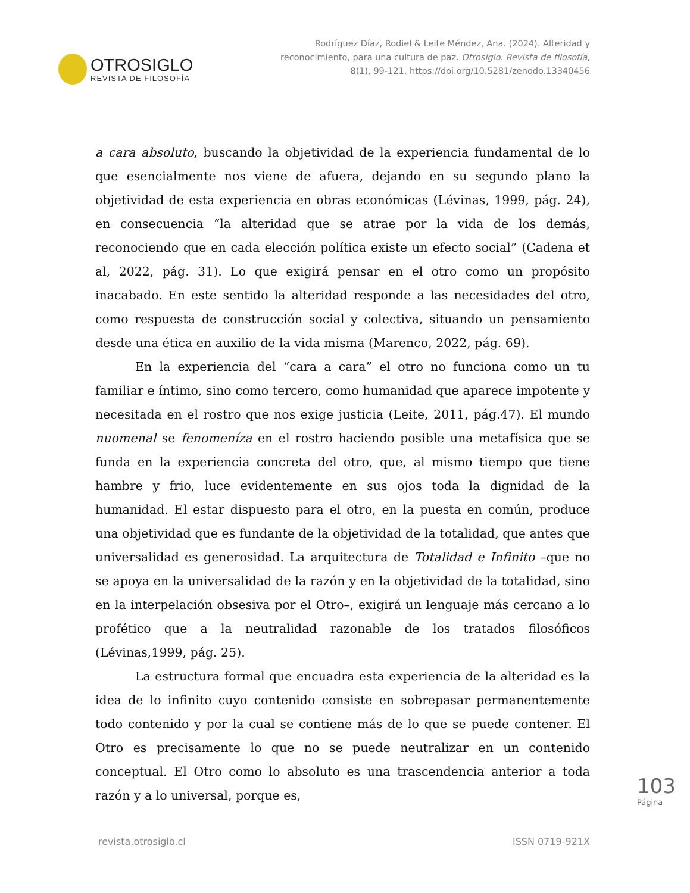OTROSIGLO
REVISTA DE FILOSOFÍA
Rodríguez Díaz, Rodiel & Leite Méndez, Ana. (2024). Alteridad y reconocimiento, para una cultura de paz. Otrosiglo. Revista de filosofía, 8(1), 99-121. https://doi.org/10.5281/zenodo.13340456
a cara absoluto, buscando la objetividad de la experiencia fundamental de lo que esencialmente nos viene de afuera, dejando en su segundo plano la objetividad de esta experiencia en obras económicas (Lévinas, 1999, pág. 24), en consecuencia “la alteridad que se atrae por la vida de los demás, reconociendo que en cada elección política existe un efecto social” (Cadena et al, 2022, pág. 31). Lo que exigirá pensar en el otro como un propósito inacabado. En este sentido la alteridad responde a las necesidades del otro, como respuesta de construcción social y colectiva, situando un pensamiento desde una ética en auxilio de la vida misma (Marenco, 2022, pág. 69).
En la experiencia del “cara a cara” el otro no funciona como un tu familiar e íntimo, sino como tercero, como humanidad que aparece impotente y necesitada en el rostro que nos exige justicia (Leite, 2011, pág.47). El mundo nuomenal se fenomeníza en el rostro haciendo posible una metafísica que se funda en la experiencia concreta del otro, que, al mismo tiempo que tiene hambre y frio, luce evidentemente en sus ojos toda la dignidad de la humanidad. El estar dispuesto para el otro, en la puesta en común, produce una objetividad que es fundante de la objetividad de la totalidad, que antes que universalidad es generosidad. La arquitectura de Totalidad e Infinito –que no se apoya en la universalidad de la razón y en la objetividad de la totalidad, sino en la interpelación obsesiva por el Otro–, exigirá un lenguaje más cercano a lo profético que a la neutralidad razonable de los tratados filosóficos (Lévinas,1999, pág. 25).
La estructura formal que encuadra esta experiencia de la alteridad es la idea de lo infinito cuyo contenido consiste en sobrepasar permanentemente todo contenido y por la cual se contiene más de lo que se puede contener. El Otro es precisamente lo que no se puede neutralizar en un contenido conceptual. El Otro como lo absoluto es una trascendencia anterior a toda razón y a lo universal, porque es,
103
Página
revista.otrosiglo.cl ISSN 0719-921X